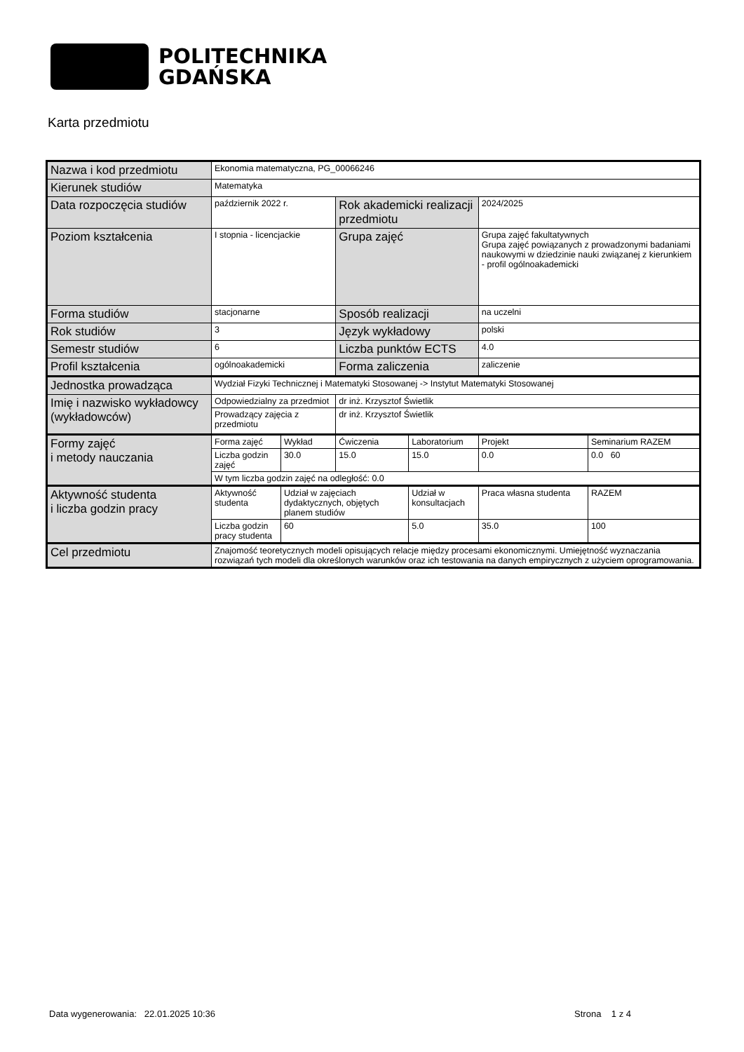POLITECHNIKA
GDAŃSKA
Karta przedmiotu
| Nazwa i kod przedmiotu | Ekonomia matematyczna, PG_00066246 | | | | | |
| Kierunek studiów | Matematyka | | | | | |
| Data rozpoczęcia studiów | październik 2022 r. | | Rok akademicki realizacji przedmiotu | | 2024/2025 | |
| Poziom kształcenia | I stopnia - licencjackie | | Grupa zajęć | | Grupa zajęć fakultatywnych Grupa zajęć powiązanych z prowadzonymi badaniami naukowymi w dziedzinie nauki związanej z kierunkiem - profil ogólnoakademicki | |
| Forma studiów | stacjonarne | | Sposób realizacji | | na uczelni | |
| Rok studiów | 3 | | Język wykładowy | | polski | |
| Semestr studiów | 6 | | Liczba punktów ECTS | | 4.0 | |
| Profil kształcenia | ogólnoakademicki | | Forma zaliczenia | | zaliczenie | |
| Jednostka prowadząca | Wydział Fizyki Technicznej i Matematyki Stosowanej -> Instytut Matematyki Stosowanej | | | | | |
| Imię i nazwisko wykładowcy (wykładowców) | Odpowiedzialny za przedmiot | | dr inż. Krzysztof Świetlik | | | |
| | Prowadzący zajęcia z przedmiotu | | dr inż. Krzysztof Świetlik | | | |
| Formy zajęć i metody nauczania | Forma zajęć | Wykład | Ćwiczenia | Laboratorium | Projekt | Seminarium RAZEM |
| | Liczba godzin zajęć | 30.0 | 15.0 | 15.0 | 0.0 | 0.0 60 |
| | W tym liczba godzin zajęć na odległość: 0.0 | | | | | |
| Aktywność studenta i liczba godzin pracy | Aktywność studenta | Udział w zajęciach dydaktycznych, objętych planem studiów | | Udział w konsultacjach | Praca własna studenta | RAZEM |
| | Liczba godzin pracy studenta | 60 | | 5.0 | 35.0 | 100 |
| Cel przedmiotu | Znajomość teoretycznych modeli opisujących relacje między procesami ekonomicznymi. Umiejętność wyznaczania rozwiązań tych modeli dla określonych warunków oraz ich testowania na danych empirycznych z użyciem oprogramowania. | | | | | |
Data wygenerowania: 22.01.2025 10:36 Strona 1 z 4